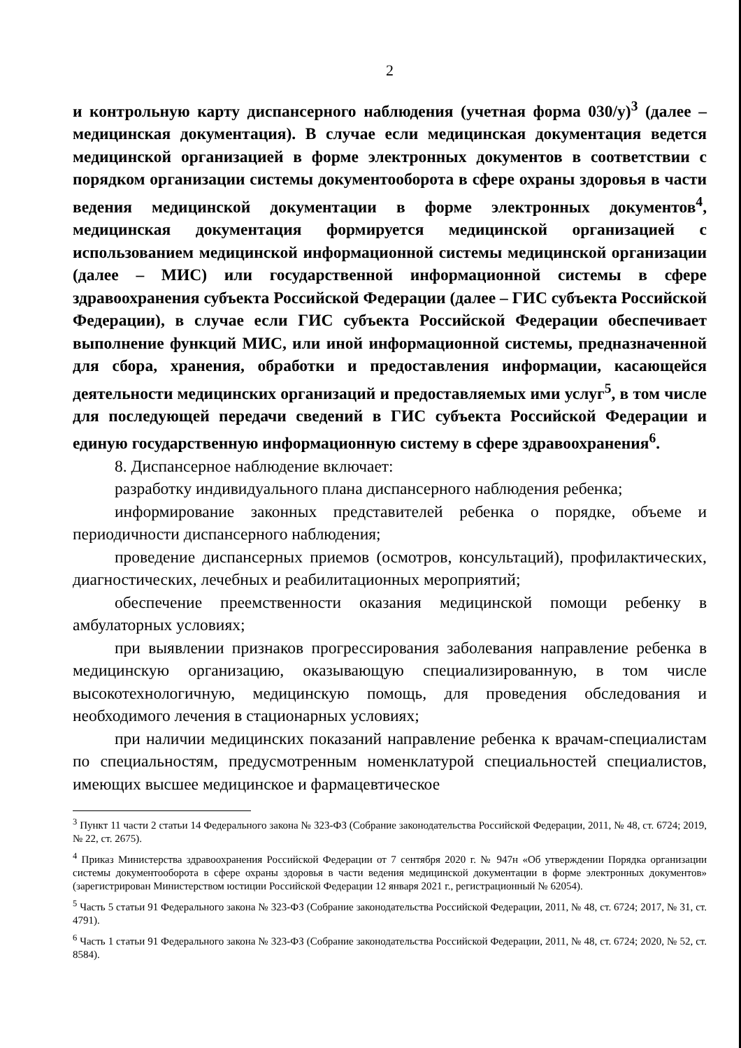2
и контрольную карту диспансерного наблюдения (учетная форма 030/у)<sup>3</sup> (далее – медицинская документация). В случае если медицинская документация ведется медицинской организацией в форме электронных документов в соответствии с порядком организации системы документооборота в сфере охраны здоровья в части ведения медицинской документации в форме электронных документов<sup>4</sup>, медицинская документация формируется медицинской организацией с использованием медицинской информационной системы медицинской организации (далее – МИС) или государственной информационной системы в сфере здравоохранения субъекта Российской Федерации (далее – ГИС субъекта Российской Федерации), в случае если ГИС субъекта Российской Федерации обеспечивает выполнение функций МИС, или иной информационной системы, предназначенной для сбора, хранения, обработки и предоставления информации, касающейся деятельности медицинских организаций и предоставляемых ими услуг<sup>5</sup>, в том числе для последующей передачи сведений в ГИС субъекта Российской Федерации и единую государственную информационную систему в сфере здравоохранения<sup>6</sup>.
8. Диспансерное наблюдение включает:
разработку индивидуального плана диспансерного наблюдения ребенка;
информирование законных представителей ребенка о порядке, объеме и периодичности диспансерного наблюдения;
проведение диспансерных приемов (осмотров, консультаций), профилактических, диагностических, лечебных и реабилитационных мероприятий;
обеспечение преемственности оказания медицинской помощи ребенку в амбулаторных условиях;
при выявлении признаков прогрессирования заболевания направление ребенка в медицинскую организацию, оказывающую специализированную, в том числе высокотехнологичную, медицинскую помощь, для проведения обследования и необходимого лечения в стационарных условиях;
при наличии медицинских показаний направление ребенка к врачам-специалистам по специальностям, предусмотренным номенклатурой специальностей специалистов, имеющих высшее медицинское и фармацевтическое
<sup>3</sup> Пункт 11 части 2 статьи 14 Федерального закона № 323-ФЗ (Собрание законодательства Российской Федерации, 2011, № 48, ст. 6724; 2019, № 22, ст. 2675).
<sup>4</sup> Приказ Министерства здравоохранения Российской Федерации от 7 сентября 2020 г. № 947н «Об утверждении Порядка организации системы документооборота в сфере охраны здоровья в части ведения медицинской документации в форме электронных документов» (зарегистрирован Министерством юстиции Российской Федерации 12 января 2021 г., регистрационный № 62054).
<sup>5</sup> Часть 5 статьи 91 Федерального закона № 323-ФЗ (Собрание законодательства Российской Федерации, 2011, № 48, ст. 6724; 2017, № 31, ст. 4791).
<sup>6</sup> Часть 1 статьи 91 Федерального закона № 323-ФЗ (Собрание законодательства Российской Федерации, 2011, № 48, ст. 6724; 2020, № 52, ст. 8584).